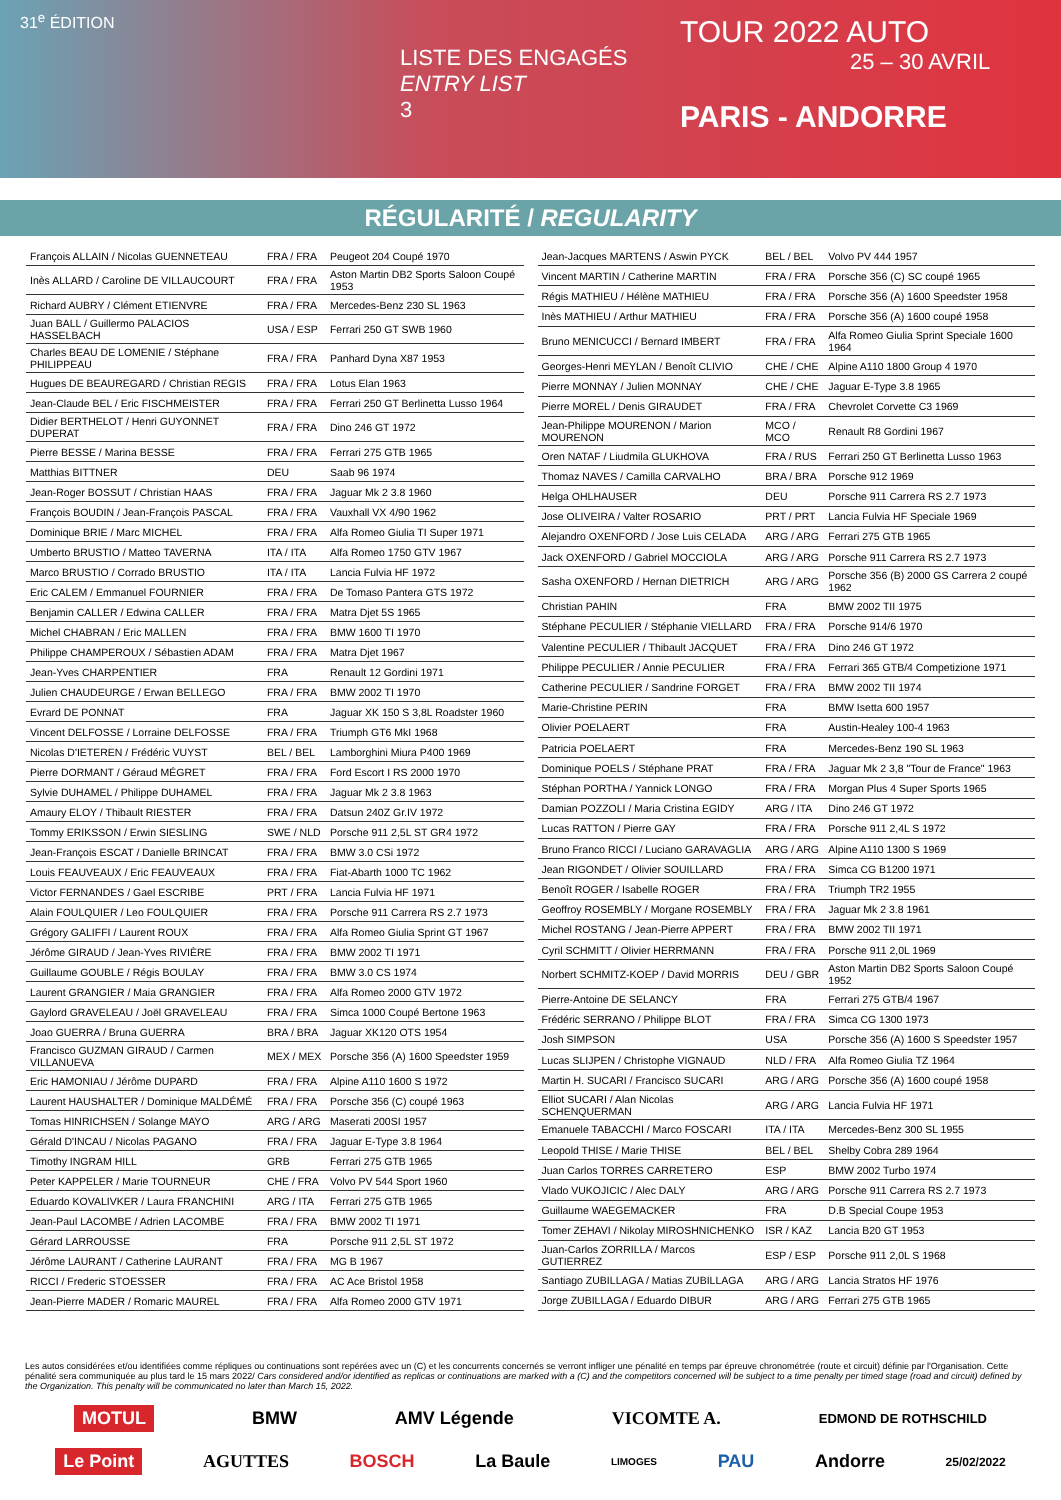31<sup>e</sup> ÉDITION
LISTE DES ENGAGÉS
ENTRY LIST
3
TOUR 2022 AUTO
25 – 30 AVRIL
PARIS - ANDORRE
RÉGULARITÉ / REGULARITY
| François ALLAIN / Nicolas GUENNETEAU | FRA / FRA | Peugeot 204 Coupé 1970 |
| Inès ALLARD / Caroline DE VILLAUCOURT | FRA / FRA | Aston Martin DB2 Sports Saloon Coupé 1953 |
| Richard AUBRY / Clément ETIENVRE | FRA / FRA | Mercedes-Benz 230 SL 1963 |
| Juan BALL / Guillermo PALACIOS HASSELBACH | USA / ESP | Ferrari 250 GT SWB 1960 |
| Charles BEAU DE LOMENIE / Stéphane PHILIPPEAU | FRA / FRA | Panhard Dyna X87 1953 |
| Hugues DE BEAUREGARD / Christian REGIS | FRA / FRA | Lotus Elan 1963 |
| Jean-Claude BEL / Eric FISCHMEISTER | FRA / FRA | Ferrari 250 GT Berlinetta Lusso 1964 |
| Didier BERTHELOT / Henri GUYONNET DUPERAT | FRA / FRA | Dino 246 GT 1972 |
| Pierre BESSE / Marina BESSE | FRA / FRA | Ferrari 275 GTB 1965 |
| Matthias BITTNER | DEU | Saab 96 1974 |
| Jean-Roger BOSSUT / Christian HAAS | FRA / FRA | Jaguar Mk 2 3.8 1960 |
| François BOUDIN / Jean-François PASCAL | FRA / FRA | Vauxhall VX 4/90 1962 |
| Dominique BRIE / Marc MICHEL | FRA / FRA | Alfa Romeo Giulia TI Super 1971 |
| Umberto BRUSTIO / Matteo TAVERNA | ITA / ITA | Alfa Romeo 1750 GTV 1967 |
| Marco BRUSTIO / Corrado BRUSTIO | ITA / ITA | Lancia Fulvia HF 1972 |
| Eric CALEM / Emmanuel FOURNIER | FRA / FRA | De Tomaso Pantera GTS 1972 |
| Benjamin CALLER / Edwina CALLER | FRA / FRA | Matra Djet 5S 1965 |
| Michel CHABRAN / Eric MALLEN | FRA / FRA | BMW 1600 TI 1970 |
| Philippe CHAMPEROUX / Sébastien ADAM | FRA / FRA | Matra Djet 1967 |
| Jean-Yves CHARPENTIER | FRA | Renault 12 Gordini 1971 |
| Julien CHAUDEURGE / Erwan BELLEGO | FRA / FRA | BMW 2002 TI 1970 |
| Evrard DE PONNAT | FRA | Jaguar XK 150 S 3,8L Roadster 1960 |
| Vincent DELFOSSE / Lorraine DELFOSSE | FRA / FRA | Triumph GT6 MkI 1968 |
| Nicolas D'IETEREN / Frédéric VUYST | BEL / BEL | Lamborghini Miura P400 1969 |
| Pierre DORMANT / Géraud MÉGRET | FRA / FRA | Ford Escort I RS 2000 1970 |
| Sylvie DUHAMEL / Philippe DUHAMEL | FRA / FRA | Jaguar Mk 2 3.8 1963 |
| Amaury ELOY / Thibault RIESTER | FRA / FRA | Datsun 240Z Gr.IV 1972 |
| Tommy ERIKSSON / Erwin SIESLING | SWE / NLD | Porsche 911 2,5L ST GR4 1972 |
| Jean-François ESCAT / Danielle BRINCAT | FRA / FRA | BMW 3.0 CSi 1972 |
| Louis FEAUVEAUX / Eric FEAUVEAUX | FRA / FRA | Fiat-Abarth 1000 TC 1962 |
| Victor FERNANDES / Gael ESCRIBE | PRT / FRA | Lancia Fulvia HF 1971 |
| Alain FOULQUIER / Leo FOULQUIER | FRA / FRA | Porsche 911 Carrera RS 2.7 1973 |
| Grégory GALIFFI / Laurent ROUX | FRA / FRA | Alfa Romeo Giulia Sprint GT 1967 |
| Jérôme GIRAUD / Jean-Yves RIVIÈRE | FRA / FRA | BMW 2002 TI 1971 |
| Guillaume GOUBLE / Régis BOULAY | FRA / FRA | BMW 3.0 CS 1974 |
| Laurent GRANGIER / Maia GRANGIER | FRA / FRA | Alfa Romeo 2000 GTV 1972 |
| Gaylord GRAVELEAU / Joël GRAVELEAU | FRA / FRA | Simca 1000 Coupé Bertone 1963 |
| Joao GUERRA / Bruna GUERRA | BRA / BRA | Jaguar XK120 OTS 1954 |
| Francisco GUZMAN GIRAUD / Carmen VILLANUEVA | MEX / MEX | Porsche 356 (A) 1600 Speedster 1959 |
| Eric HAMONIAU / Jérôme DUPARD | FRA / FRA | Alpine A110 1600 S 1972 |
| Laurent HAUSHALTER / Dominique MALDÉMÉ | FRA / FRA | Porsche 356 (C) coupé 1963 |
| Tomas HINRICHSEN / Solange MAYO | ARG / ARG | Maserati 200SI 1957 |
| Gérald D'INCAU / Nicolas PAGANO | FRA / FRA | Jaguar E-Type 3.8 1964 |
| Timothy INGRAM HILL | GRB | Ferrari 275 GTB 1965 |
| Peter KAPPELER / Marie TOURNEUR | CHE / FRA | Volvo PV 544 Sport 1960 |
| Eduardo KOVALIVKER / Laura FRANCHINI | ARG / ITA | Ferrari 275 GTB 1965 |
| Jean-Paul LACOMBE / Adrien LACOMBE | FRA / FRA | BMW 2002 TI 1971 |
| Gérard LARROUSSE | FRA | Porsche 911 2,5L ST 1972 |
| Jérôme LAURANT / Catherine LAURANT | FRA / FRA | MG B 1967 |
| RICCI / Frederic STOESSER | FRA / FRA | AC Ace Bristol 1958 |
| Jean-Pierre MADER / Romaric MAUREL | FRA / FRA | Alfa Romeo 2000 GTV 1971 |
| Jean-Jacques MARTENS / Aswin PYCK | BEL / BEL | Volvo PV 444 1957 |
| Vincent MARTIN / Catherine MARTIN | FRA / FRA | Porsche 356 (C) SC coupé 1965 |
| Régis MATHIEU / Hélène MATHIEU | FRA / FRA | Porsche 356 (A) 1600 Speedster 1958 |
| Inès MATHIEU / Arthur MATHIEU | FRA / FRA | Porsche 356 (A) 1600 coupé 1958 |
| Bruno MENICUCCI / Bernard IMBERT | FRA / FRA | Alfa Romeo Giulia Sprint Speciale 1600 1964 |
| Georges-Henri MEYLAN / Benoît CLIVIO | CHE / CHE | Alpine A110 1800 Group 4 1970 |
| Pierre MONNAY / Julien MONNAY | CHE / CHE | Jaguar E-Type 3.8 1965 |
| Pierre MOREL / Denis GIRAUDET | FRA / FRA | Chevrolet Corvette C3 1969 |
| Jean-Philippe MOURENON / Marion MOURENON | MCO / MCO | Renault R8 Gordini 1967 |
| Oren NATAF / Liudmila GLUKHOVA | FRA / RUS | Ferrari 250 GT Berlinetta Lusso 1963 |
| Thomaz NAVES / Camilla CARVALHO | BRA / BRA | Porsche 912 1969 |
| Helga OHLHAUSER | DEU | Porsche 911 Carrera RS 2.7 1973 |
| Jose OLIVEIRA / Valter ROSARIO | PRT / PRT | Lancia Fulvia HF Speciale 1969 |
| Alejandro OXENFORD / Jose Luis CELADA | ARG / ARG | Ferrari 275 GTB 1965 |
| Jack OXENFORD / Gabriel MOCCIOLA | ARG / ARG | Porsche 911 Carrera RS 2.7 1973 |
| Sasha OXENFORD / Hernan DIETRICH | ARG / ARG | Porsche 356 (B) 2000 GS Carrera 2 coupé 1962 |
| Christian PAHIN | FRA | BMW 2002 TII 1975 |
| Stéphane PECULIER / Stéphanie VIELLARD | FRA / FRA | Porsche 914/6 1970 |
| Valentine PECULIER / Thibault JACQUET | FRA / FRA | Dino 246 GT 1972 |
| Philippe PECULIER / Annie PECULIER | FRA / FRA | Ferrari 365 GTB/4 Competizione 1971 |
| Catherine PECULIER / Sandrine FORGET | FRA / FRA | BMW 2002 TII 1974 |
| Marie-Christine PERIN | FRA | BMW Isetta 600 1957 |
| Olivier POELAERT | FRA | Austin-Healey 100-4 1963 |
| Patricia POELAERT | FRA | Mercedes-Benz 190 SL 1963 |
| Dominique POELS / Stéphane PRAT | FRA / FRA | Jaguar Mk 2 3,8 "Tour de France" 1963 |
| Stéphan PORTHA / Yannick LONGO | FRA / FRA | Morgan Plus 4 Super Sports 1965 |
| Damian POZZOLI / Maria Cristina EGIDY | ARG / ITA | Dino 246 GT 1972 |
| Lucas RATTON / Pierre GAY | FRA / FRA | Porsche 911 2,4L S 1972 |
| Bruno Franco RICCI / Luciano GARAVAGLIA | ARG / ARG | Alpine A110 1300 S 1969 |
| Jean RIGONDET / Olivier SOUILLARD | FRA / FRA | Simca CG B1200 1971 |
| Benoît ROGER / Isabelle ROGER | FRA / FRA | Triumph TR2 1955 |
| Geoffroy ROSEMBLY / Morgane ROSEMBLY | FRA / FRA | Jaguar Mk 2 3.8 1961 |
| Michel ROSTANG / Jean-Pierre APPERT | FRA / FRA | BMW 2002 TII 1971 |
| Cyril SCHMITT / Olivier HERRMANN | FRA / FRA | Porsche 911 2,0L 1969 |
| Norbert SCHMITZ-KOEP / David MORRIS | DEU / GBR | Aston Martin DB2 Sports Saloon Coupé 1952 |
| Pierre-Antoine DE SELANCY | FRA | Ferrari 275 GTB/4 1967 |
| Frédéric SERRANO / Philippe BLOT | FRA / FRA | Simca CG 1300 1973 |
| Josh SIMPSON | USA | Porsche 356 (A) 1600 S Speedster 1957 |
| Lucas SLIJPEN / Christophe VIGNAUD | NLD / FRA | Alfa Romeo Giulia TZ 1964 |
| Martin H. SUCARI / Francisco SUCARI | ARG / ARG | Porsche 356 (A) 1600 coupé 1958 |
| Elliot SUCARI / Alan Nicolas SCHENQUERMAN | ARG / ARG | Lancia Fulvia HF 1971 |
| Emanuele TABACCHI / Marco FOSCARI | ITA / ITA | Mercedes-Benz 300 SL 1955 |
| Leopold THISE / Marie THISE | BEL / BEL | Shelby Cobra 289 1964 |
| Juan Carlos TORRES CARRETERO | ESP | BMW 2002 Turbo 1974 |
| Vlado VUKOJICIC / Alec DALY | ARG / ARG | Porsche 911 Carrera RS 2.7 1973 |
| Guillaume WAEGEMACKER | FRA | D.B Special Coupe 1953 |
| Tomer ZEHAVI / Nikolay MIROSHNICHENKO | ISR / KAZ | Lancia B20 GT 1953 |
| Juan-Carlos ZORRILLA / Marcos GUTIERREZ | ESP / ESP | Porsche 911 2,0L S 1968 |
| Santiago ZUBILLAGA / Matias ZUBILLAGA | ARG / ARG | Lancia Stratos HF 1976 |
| Jorge ZUBILLAGA / Eduardo DIBUR | ARG / ARG | Ferrari 275 GTB 1965 |
Les autos considérées et/ou identifiées comme répliques ou continuations sont repérées avec un (C) et les concurrents concernés se verront infliger une pénalité en temps par épreuve chronométrée (route et circuit) définie par l'Organisation. Cette pénalité sera communiquée au plus tard le 15 mars 2022/ Cars considered and/or identified as replicas or continuations are marked with a (C) and the competitors concerned will be subject to a time penalty per timed stage (road and circuit) defined by the Organization. This penalty will be communicated no later than March 15, 2022.
MOTUL BMW AMV Légende VICOMTE A. EDMOND DE ROTHSCHILD
Le Point AGUTTES BOSCH La Baule LIMOGES PAU Andorre 25/02/2022